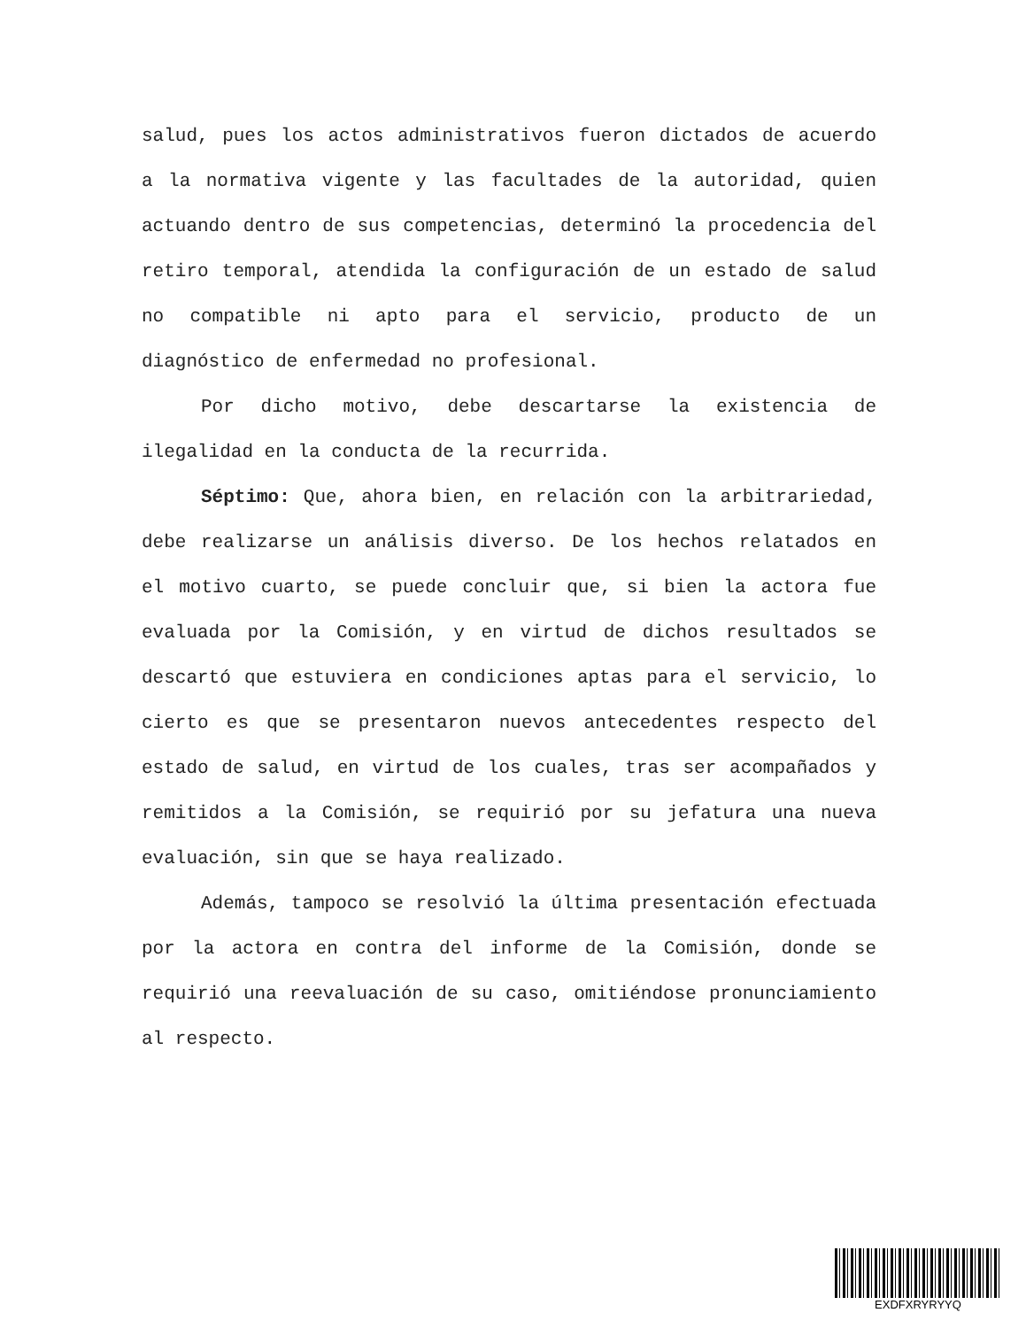salud, pues los actos administrativos fueron dictados de acuerdo a la normativa vigente y las facultades de la autoridad, quien actuando dentro de sus competencias, determinó la procedencia del retiro temporal, atendida la configuración de un estado de salud no compatible ni apto para el servicio, producto de un diagnóstico de enfermedad no profesional.
Por dicho motivo, debe descartarse la existencia de ilegalidad en la conducta de la recurrida.
Séptimo: Que, ahora bien, en relación con la arbitrariedad, debe realizarse un análisis diverso. De los hechos relatados en el motivo cuarto, se puede concluir que, si bien la actora fue evaluada por la Comisión, y en virtud de dichos resultados se descartó que estuviera en condiciones aptas para el servicio, lo cierto es que se presentaron nuevos antecedentes respecto del estado de salud, en virtud de los cuales, tras ser acompañados y remitidos a la Comisión, se requirió por su jefatura una nueva evaluación, sin que se haya realizado.
Además, tampoco se resolvió la última presentación efectuada por la actora en contra del informe de la Comisión, donde se requirió una reevaluación de su caso, omitiéndose pronunciamiento al respecto.
EXDFXRYRYYQ